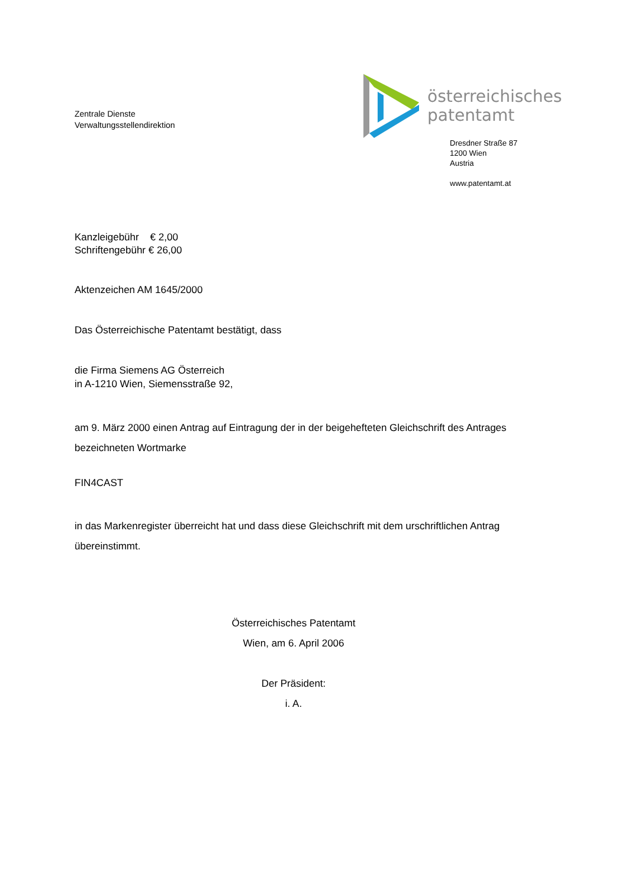Zentrale Dienste
Verwaltungsstellendirektion
österreichisches
patentamt
Dresdner Straße 87
1200 Wien
Austria
www.patentamt.at
Kanzleigebühr € 2,00
Schriftengebühr € 26,00
Aktenzeichen AM 1645/2000
Das Österreichische Patentamt bestätigt, dass
die Firma Siemens AG Österreich
in A-1210 Wien, Siemensstraße 92,
am 9. März 2000 einen Antrag auf Eintragung der in der beigehefteten Gleichschrift des Antrages bezeichneten Wortmarke
FIN4CAST
in das Markenregister überreicht hat und dass diese Gleichschrift mit dem urschriftlichen Antrag übereinstimmt.
Österreichisches Patentamt
Wien, am 6. April 2006
Der Präsident:
i. A.